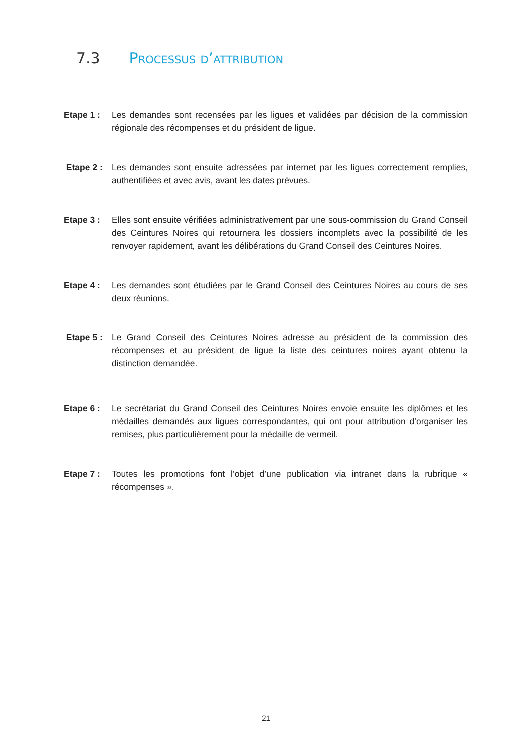7.3 Processus d’attribution
Etape 1 : Les demandes sont recensées par les ligues et validées par décision de la commission régionale des récompenses et du président de ligue.
Etape 2 : Les demandes sont ensuite adressées par internet par les ligues correctement remplies, authentifiées et avec avis, avant les dates prévues.
Etape 3 : Elles sont ensuite vérifiées administrativement par une sous-commission du Grand Conseil des Ceintures Noires qui retournera les dossiers incomplets avec la possibilité de les renvoyer rapidement, avant les délibérations du Grand Conseil des Ceintures Noires.
Etape 4 : Les demandes sont étudiées par le Grand Conseil des Ceintures Noires au cours de ses deux réunions.
Etape 5 : Le Grand Conseil des Ceintures Noires adresse au président de la commission des récompenses et au président de ligue la liste des ceintures noires ayant obtenu la distinction demandée.
Etape 6 : Le secrétariat du Grand Conseil des Ceintures Noires envoie ensuite les diplômes et les médailles demandés aux ligues correspondantes, qui ont pour attribution d’organiser les remises, plus particulièrement pour la médaille de vermeil.
Etape 7 : Toutes les promotions font l’objet d’une publication via intranet dans la rubrique « récompenses ».
21